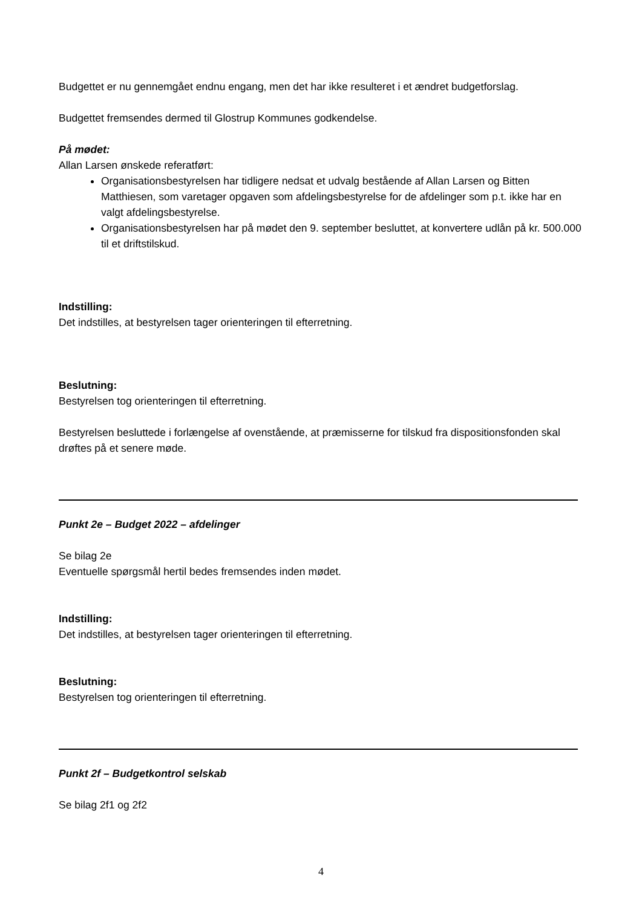Budgettet er nu gennemgået endnu engang, men det har ikke resulteret i et ændret budgetforslag.
Budgettet fremsendes dermed til Glostrup Kommunes godkendelse.
På mødet:
Allan Larsen ønskede referatført:
Organisationsbestyrelsen har tidligere nedsat et udvalg bestående af Allan Larsen og Bitten Matthiesen, som varetager opgaven som afdelingsbestyrelse for de afdelinger som p.t. ikke har en valgt afdelingsbestyrelse.
Organisationsbestyrelsen har på mødet den 9. september besluttet, at konvertere udlån på kr. 500.000 til et driftstilskud.
Indstilling:
Det indstilles, at bestyrelsen tager orienteringen til efterretning.
Beslutning:
Bestyrelsen tog orienteringen til efterretning.
Bestyrelsen besluttede i forlængelse af ovenstående, at præmisserne for tilskud fra dispositionsfonden skal drøftes på et senere møde.
Punkt 2e – Budget 2022 – afdelinger
Se bilag 2e
Eventuelle spørgsmål hertil bedes fremsendes inden mødet.
Indstilling:
Det indstilles, at bestyrelsen tager orienteringen til efterretning.
Beslutning:
Bestyrelsen tog orienteringen til efterretning.
Punkt 2f – Budgetkontrol selskab
Se bilag 2f1 og 2f2
4